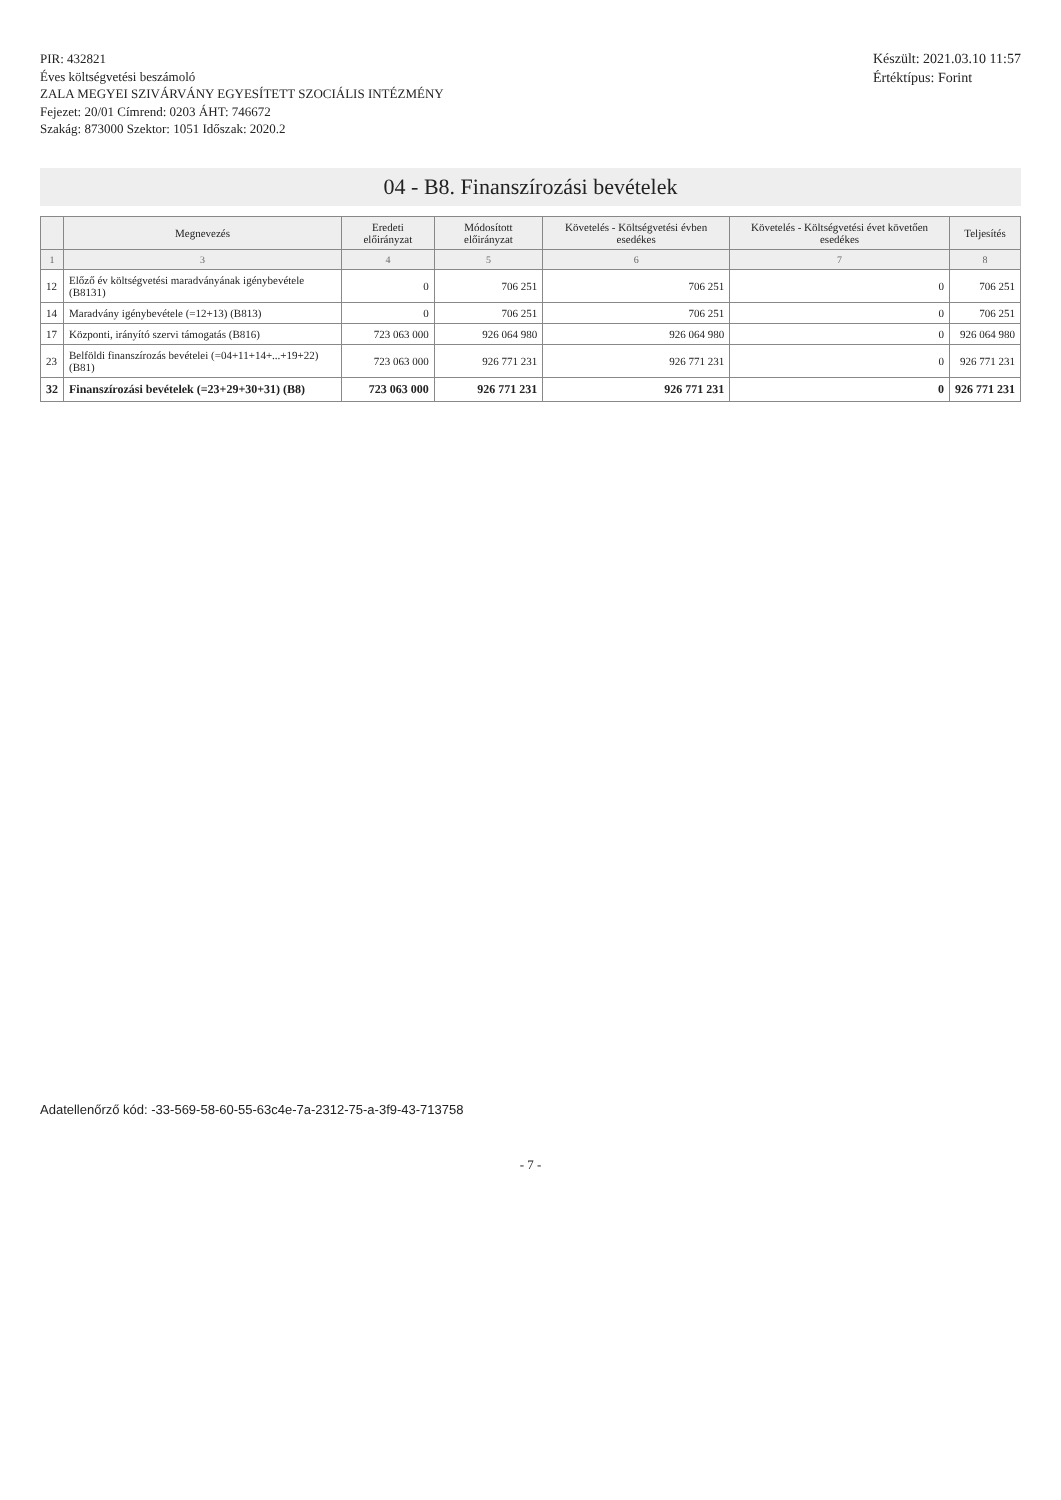PIR: 432821
Éves költségvetési beszámoló
ZALA MEGYEI SZIVÁRVÁNY EGYESÍTETT SZOCIÁLIS INTÉZMÉNY
Fejezet: 20/01 Címrend: 0203 ÁHT: 746672
Szakág: 873000 Szektor: 1051 Időszak: 2020.2
Készült: 2021.03.10 11:57
Értéktípus: Forint
04 - B8. Finanszírozási bevételek
| | Megnevezés | Eredeti előirányzat | Módosított előirányzat | Követelés - Költségvetési évben esedékes | Követelés - Költségvetési évet követően esedékes | Teljesítés |
| --- | --- | --- | --- | --- | --- | --- |
| 1 | 3 | 4 | 5 | 6 | 7 | 8 |
| 12 | Előző év költségvetési maradványának igénybevétele (B8131) | 0 | 706 251 | 706 251 | 0 | 706 251 |
| 14 | Maradvány igénybevétele (=12+13) (B813) | 0 | 706 251 | 706 251 | 0 | 706 251 |
| 17 | Központi, irányító szervi támogatás (B816) | 723 063 000 | 926 064 980 | 926 064 980 | 0 | 926 064 980 |
| 23 | Belföldi finanszírozás bevételei (=04+11+14+...+19+22) (B81) | 723 063 000 | 926 771 231 | 926 771 231 | 0 | 926 771 231 |
| 32 | Finanszírozási bevételek (=23+29+30+31) (B8) | 723 063 000 | 926 771 231 | 926 771 231 | 0 | 926 771 231 |
Adatellenőrző kód: -33-569-58-60-55-63c4e-7a-2312-75-a-3f9-43-713758
- 7 -